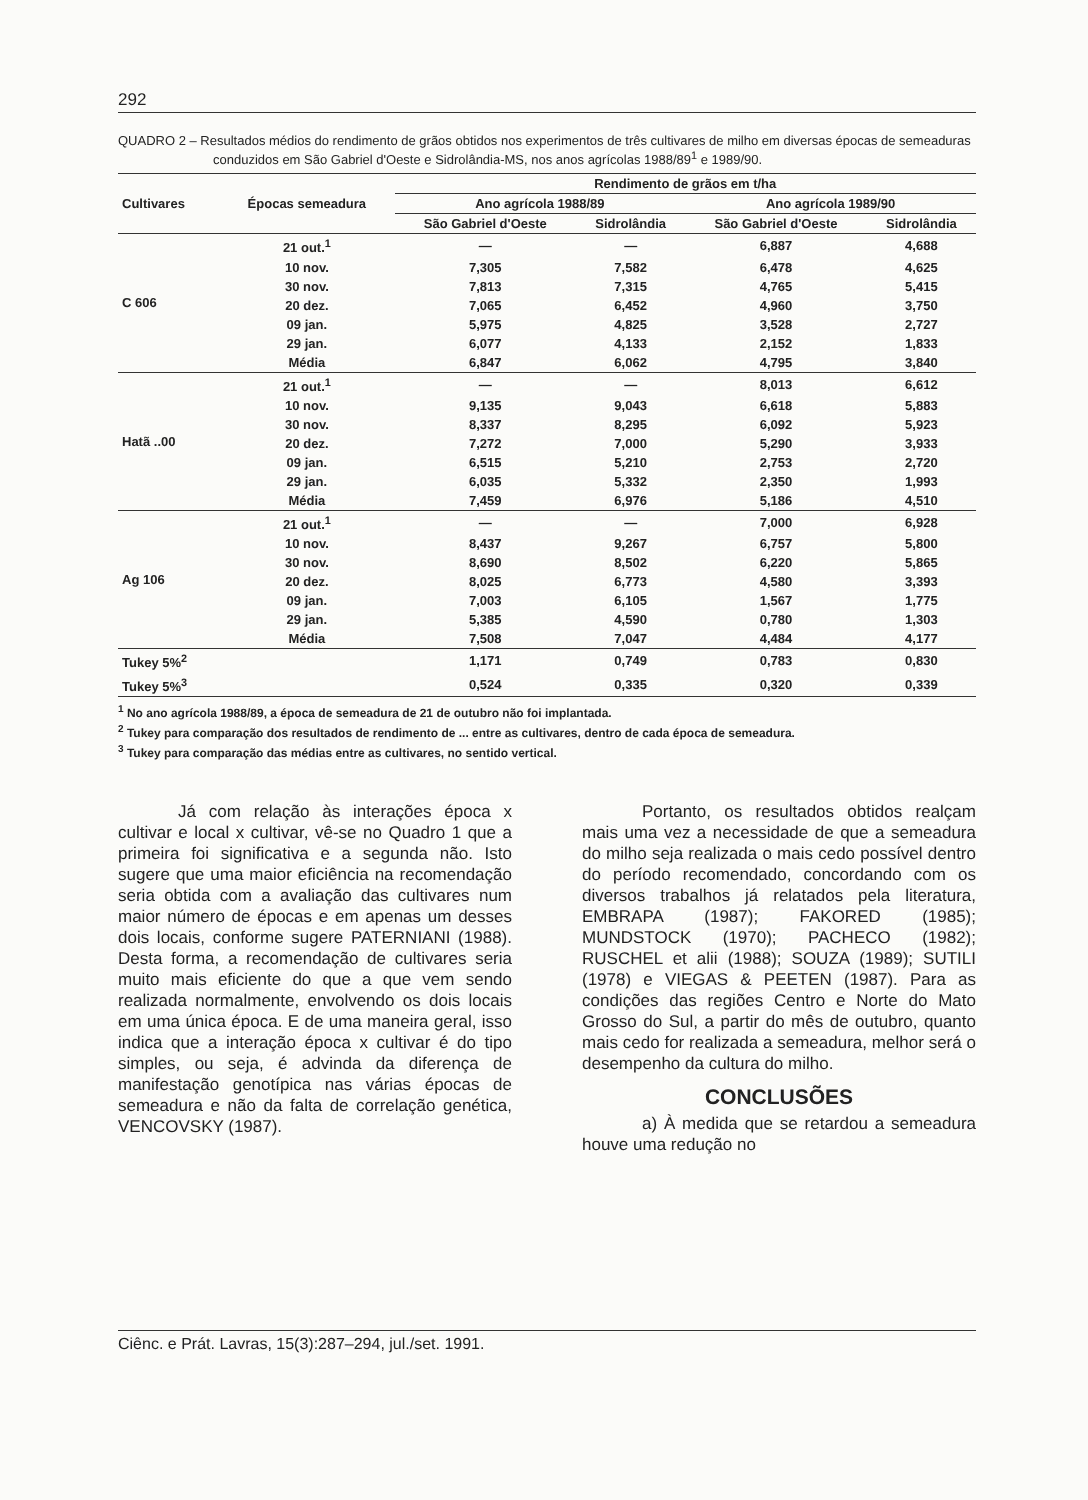292
QUADRO 2 – Resultados médios do rendimento de grãos obtidos nos experimentos de três cultivares de milho em diversas épocas de semeaduras conduzidos em São Gabriel d'Oeste e Sidrolândia-MS, nos anos agrícolas 1988/89<sup>1</sup> e 1989/90.
| Cultivares | Épocas semeadura | Rendimento de grãos em t/ha | | | |
| --- | --- | --- | --- | --- | --- |
| | | Ano agrícola 1988/89 | | Ano agrícola 1989/90 | |
| | | São Gabriel d'Oeste | Sidrolândia | São Gabriel d'Oeste | Sidrolândia |
| C 606 | 21 out.<sup>1</sup> | — | — | 6,887 | 4,688 |
| | 10 nov. | 7,305 | 7,582 | 6,478 | 4,625 |
| | 30 nov. | 7,813 | 7,315 | 4,765 | 5,415 |
| | 20 dez. | 7,065 | 6,452 | 4,960 | 3,750 |
| | 09 jan. | 5,975 | 4,825 | 3,528 | 2,727 |
| | 29 jan. | 6,077 | 4,133 | 2,152 | 1,833 |
| | Média | 6,847 | 6,062 | 4,795 | 3,840 |
| Hatã ..00 | 21 out.<sup>1</sup> | — | — | 8,013 | 6,612 |
| | 10 nov. | 9,135 | 9,043 | 6,618 | 5,883 |
| | 30 nov. | 8,337 | 8,295 | 6,092 | 5,923 |
| | 20 dez. | 7,272 | 7,000 | 5,290 | 3,933 |
| | 09 jan. | 6,515 | 5,210 | 2,753 | 2,720 |
| | 29 jan. | 6,035 | 5,332 | 2,350 | 1,993 |
| | Média | 7,459 | 6,976 | 5,186 | 4,510 |
| Ag 106 | 21 out.<sup>1</sup> | — | — | 7,000 | 6,928 |
| | 10 nov. | 8,437 | 9,267 | 6,757 | 5,800 |
| | 30 nov. | 8,690 | 8,502 | 6,220 | 5,865 |
| | 20 dez. | 8,025 | 6,773 | 4,580 | 3,393 |
| | 09 jan. | 7,003 | 6,105 | 1,567 | 1,775 |
| | 29 jan. | 5,385 | 4,590 | 0,780 | 1,303 |
| | Média | 7,508 | 7,047 | 4,484 | 4,177 |
| Tukey 5%<sup>2</sup> | | 1,171 | 0,749 | 0,783 | 0,830 |
| Tukey 5%<sup>3</sup> | | 0,524 | 0,335 | 0,320 | 0,339 |
<sup>1</sup> No ano agrícola 1988/89, a época de semeadura de 21 de outubro não foi implantada.
<sup>2</sup> Tukey para comparação dos resultados de rendimento de ... entre as cultivares, dentro de cada época de semeadura.
<sup>3</sup> Tukey para comparação das médias entre as cultivares, no sentido vertical.
Já com relação às interações época x cultivar e local x cultivar, vê-se no Quadro 1 que a primeira foi significativa e a segunda não. Isto sugere que uma maior eficiência na recomendação seria obtida com a avaliação das cultivares num maior número de épocas e em apenas um desses dois locais, conforme sugere PATERNIANI (1988). Desta forma, a recomendação de cultivares seria muito mais eficiente do que a que vem sendo realizada normalmente, envolvendo os dois locais em uma única época. E de uma maneira geral, isso indica que a interação época x cultivar é do tipo simples, ou seja, é advinda da diferença de manifestação genotípica nas várias épocas de semeadura e não da falta de correlação genética, VENCOVSKY (1987).
Portanto, os resultados obtidos realçam mais uma vez a necessidade de que a semeadura do milho seja realizada o mais cedo possível dentro do período recomendado, concordando com os diversos trabalhos já relatados pela literatura, EMBRAPA (1987); FAKORED (1985); MUNDSTOCK (1970); PACHECO (1982); RUSCHEL et alii (1988); SOUZA (1989); SUTILI (1978) e VIEGAS & PEETEN (1987). Para as condições das regiões Centro e Norte do Mato Grosso do Sul, a partir do mês de outubro, quanto mais cedo for realizada a semeadura, melhor será o desempenho da cultura do milho.
CONCLUSÕES
a) À medida que se retardou a semeadura houve uma redução no
Ciênc. e Prát. Lavras, 15(3):287–294, jul./set. 1991.